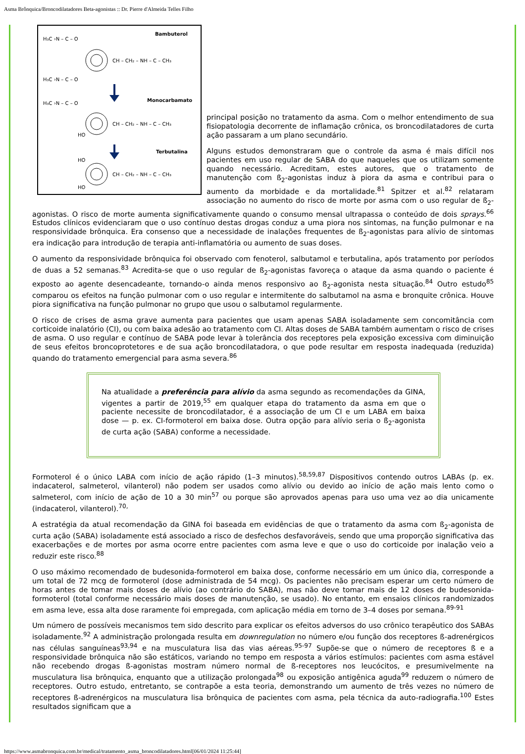Asma Brônquica/Broncodilatadores Beta-agonistas :: Dr. Pierre d'Almeida Telles Filho
Bambuterol
Monocarbamato
Terbutalina
CH – CH₂ – NH – C – CH₃
CH – CH₂ – NH – C – CH₃
CH – CH₂ – NH – C – CH₃
H₃C ›N – C – O
H₃C ›N – C – O
H₃C ›N – C – O
HO
HO
HO
principal posição no tratamento da asma. Com o melhor entendimento de sua fisiopatologia decorrente de inflamação crônica, os broncodilatadores de curta ação passaram a um plano secundário.
Alguns estudos demonstraram que o controle da asma é mais difícil nos pacientes em uso regular de SABA do que naqueles que os utilizam somente quando necessário. Acreditam, estes autores, que o tratamento de manutenção com ß<sub>2</sub>-agonistas induz à piora da asma e contribui para o aumento da morbidade e da mortalidade.<sup>81</sup> Spitzer et al.<sup>82</sup> relataram associação no aumento do risco de morte por asma com o uso regular de ß<sub>2</sub>-agonistas. O risco de morte aumenta significativamente quando o consumo mensal ultrapassa o conteúdo de dois sprays.<sup>66</sup> Estudos clínicos evidenciaram que o uso contínuo destas drogas conduz a uma piora nos sintomas, na função pulmonar e na responsividade brônquica. Era consenso que a necessidade de inalações frequentes de ß<sub>2</sub>-agonistas para alívio de sintomas era indicação para introdução de terapia anti-inflamatória ou aumento de suas doses.
O aumento da responsividade brônquica foi observado com fenoterol, salbutamol e terbutalina, após tratamento por períodos de duas a 52 semanas.<sup>83</sup> Acredita-se que o uso regular de ß<sub>2</sub>-agonistas favoreça o ataque da asma quando o paciente é exposto ao agente desencadeante, tornando-o ainda menos responsivo ao ß<sub>2</sub>-agonista nesta situação.<sup>84</sup> Outro estudo<sup>85</sup> comparou os efeitos na função pulmonar com o uso regular e intermitente do salbutamol na asma e bronquite crônica. Houve piora significativa na função pulmonar no grupo que usou o salbutamol regularmente.
O risco de crises de asma grave aumenta para pacientes que usam apenas SABA isoladamente sem concomitância com corticoide inalatório (CI), ou com baixa adesão ao tratamento com CI. Altas doses de SABA também aumentam o risco de crises de asma. O uso regular e contínuo de SABA pode levar à tolerância dos receptores pela exposição excessiva com diminuição de seus efeitos broncoprotetores e de sua ação broncodilatadora, o que pode resultar em resposta inadequada (reduzida) quando do tratamento emergencial para asma severa.<sup>86</sup>
Na atualidade a preferência para alívio da asma segundo as recomendações da GINA, vigentes a partir de 2019,<sup>55</sup> em qualquer etapa do tratamento da asma em que o paciente necessite de broncodilatador, é a associação de um CI e um LABA em baixa dose — p. ex. CI-formoterol em baixa dose. Outra opção para alívio seria o ß<sub>2</sub>-agonista de curta ação (SABA) conforme a necessidade.
Formoterol é o único LABA com início de ação rápido (1–3 minutos).<sup>58,59,87</sup> Dispositivos contendo outros LABAs (p. ex. indacaterol, salmeterol, vilanterol) não podem ser usados como alívio ou devido ao início de ação mais lento como o salmeterol, com início de ação de 10 a 30 min<sup>57</sup> ou porque são aprovados apenas para uso uma vez ao dia unicamente (indacaterol, vilanterol).<sup>70,</sup>
A estratégia da atual recomendação da GINA foi baseada em evidências de que o tratamento da asma com ß<sub>2</sub>-agonista de curta ação (SABA) isoladamente está associado a risco de desfechos desfavoráveis, sendo que uma proporção significativa das exacerbações e de mortes por asma ocorre entre pacientes com asma leve e que o uso do corticoide por inalação veio a reduzir este risco.<sup>88</sup>
O uso máximo recomendado de budesonida-formoterol em baixa dose, conforme necessário em um único dia, corresponde a um total de 72 mcg de formoterol (dose administrada de 54 mcg). Os pacientes não precisam esperar um certo número de horas antes de tomar mais doses de alívio (ao contrário do SABA), mas não deve tomar mais de 12 doses de budesonida-formoterol (total conforme necessário mais doses de manutenção, se usado). No entanto, em ensaios clínicos randomizados em asma leve, essa alta dose raramente foi empregada, com aplicação média em torno de 3–4 doses por semana.<sup>89-91</sup>
Um número de possíveis mecanismos tem sido descrito para explicar os efeitos adversos do uso crônico terapêutico dos SABAs isoladamente.<sup>92</sup> A administração prolongada resulta em downregulation no número e/ou função dos receptores ß-adrenérgicos nas células sanguíneas<sup>93,94</sup> e na musculatura lisa das vias aéreas.<sup>95-97</sup> Supõe-se que o número de receptores ß e a responsividade brônquica não são estáticos, variando no tempo em resposta a vários estímulos: pacientes com asma estável não recebendo drogas ß-agonistas mostram número normal de ß-receptores nos leucócitos, e presumivelmente na musculatura lisa brônquica, enquanto que a utilização prolongada<sup>98</sup> ou exposição antigênica aguda<sup>99</sup> reduzem o número de receptores. Outro estudo, entretanto, se contrapõe a esta teoria, demonstrando um aumento de três vezes no número de receptores ß-adrenérgicos na musculatura lisa brônquica de pacientes com asma, pela técnica da auto-radiografia.<sup>100</sup> Estes resultados significam que a
https://www.asmabronquica.com.br/medical/tratamento_asma_broncodilatadores.html[06/01/2024 11:25:44]